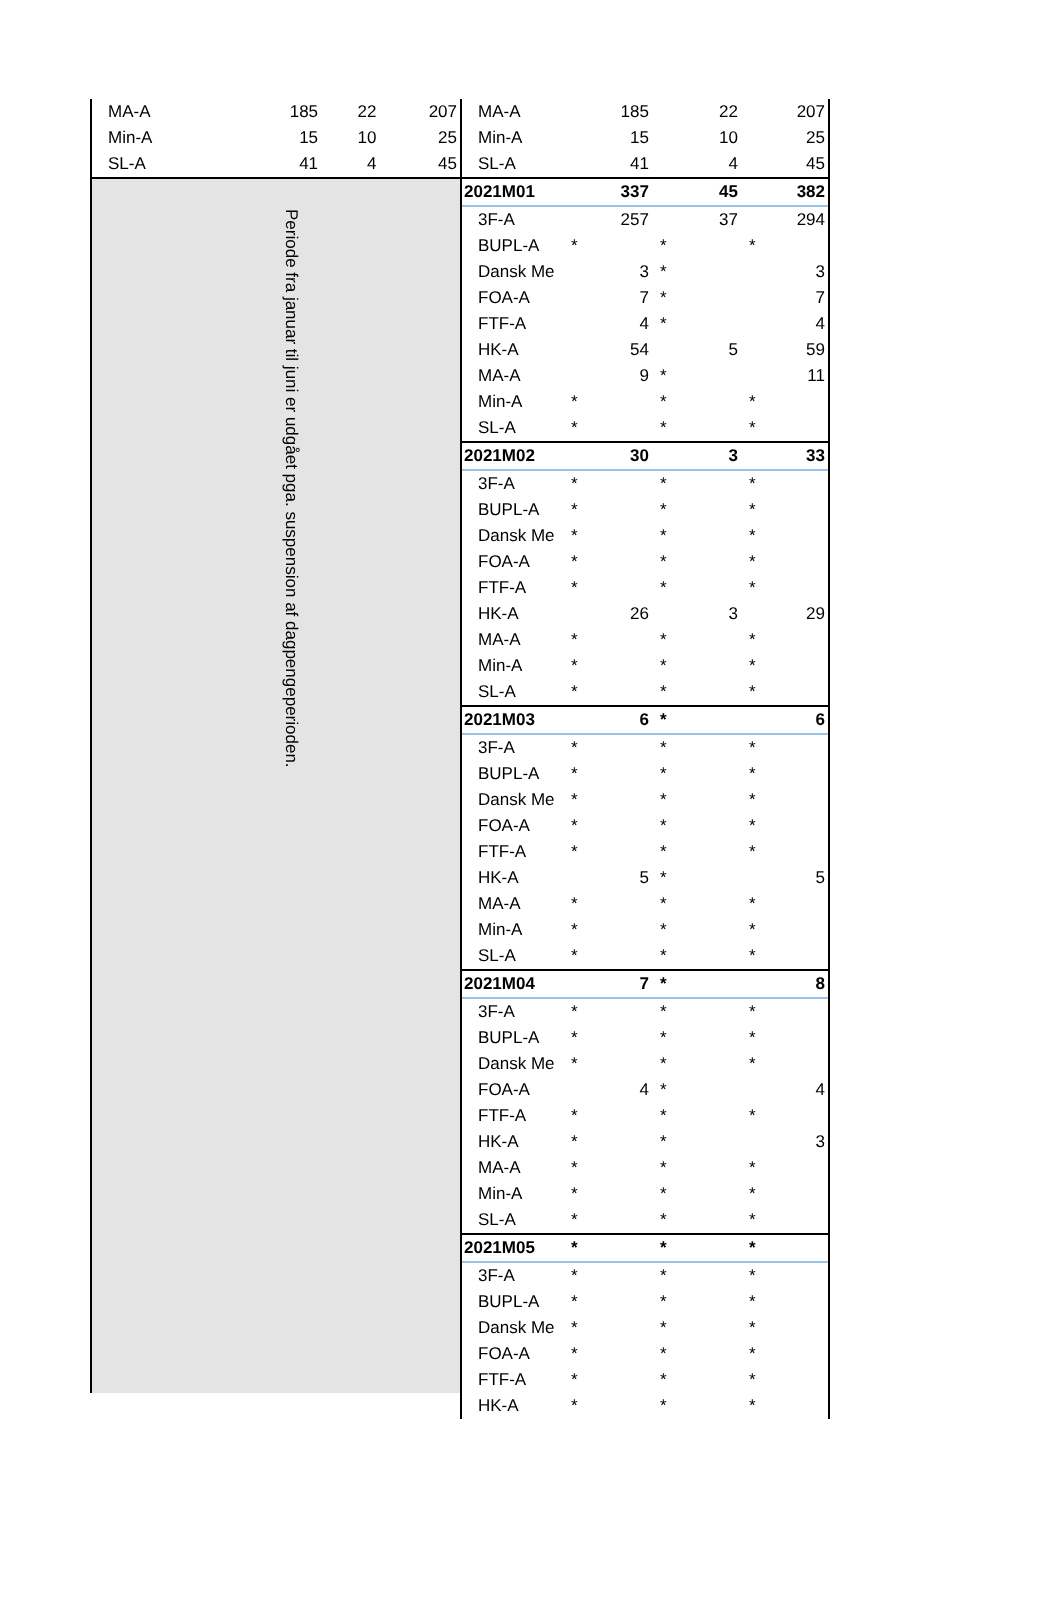| MA-A | 185 | 22 | 207 |
| Min-A | 15 | 10 | 25 |
| SL-A | 41 | 4 | 45 |
Periode fra januar til juni er udgået pga. suspension af dagpengeperioden.
| MA-A | 185 | 22 | 207 |
| Min-A | 15 | 10 | 25 |
| SL-A | 41 | 4 | 45 |
| 2021M01 | 337 | 45 | 382 |
| 3F-A | 257 | 37 | 294 |
| BUPL-A | * | * | * |
| Dansk Me | 3 | * | 3 |
| FOA-A | 7 | * | 7 |
| FTF-A | 4 | * | 4 |
| HK-A | 54 | 5 | 59 |
| MA-A | 9 | * | 11 |
| Min-A | * | * | * |
| SL-A | * | * | * |
| 2021M02 | 30 | 3 | 33 |
| 3F-A | * | * | * |
| BUPL-A | * | * | * |
| Dansk Me | * | * | * |
| FOA-A | * | * | * |
| FTF-A | * | * | * |
| HK-A | 26 | 3 | 29 |
| MA-A | * | * | * |
| Min-A | * | * | * |
| SL-A | * | * | * |
| 2021M03 | 6 | * | 6 |
| 3F-A | * | * | * |
| BUPL-A | * | * | * |
| Dansk Me | * | * | * |
| FOA-A | * | * | * |
| FTF-A | * | * | * |
| HK-A | 5 | * | 5 |
| MA-A | * | * | * |
| Min-A | * | * | * |
| SL-A | * | * | * |
| 2021M04 | 7 | * | 8 |
| 3F-A | * | * | * |
| BUPL-A | * | * | * |
| Dansk Me | * | * | * |
| FOA-A | 4 | * | 4 |
| FTF-A | * | * | * |
| HK-A | * | * | 3 |
| MA-A | * | * | * |
| Min-A | * | * | * |
| SL-A | * | * | * |
| 2021M05 | * | * | * |
| 3F-A | * | * | * |
| BUPL-A | * | * | * |
| Dansk Me | * | * | * |
| FOA-A | * | * | * |
| FTF-A | * | * | * |
| HK-A | * | * | * |